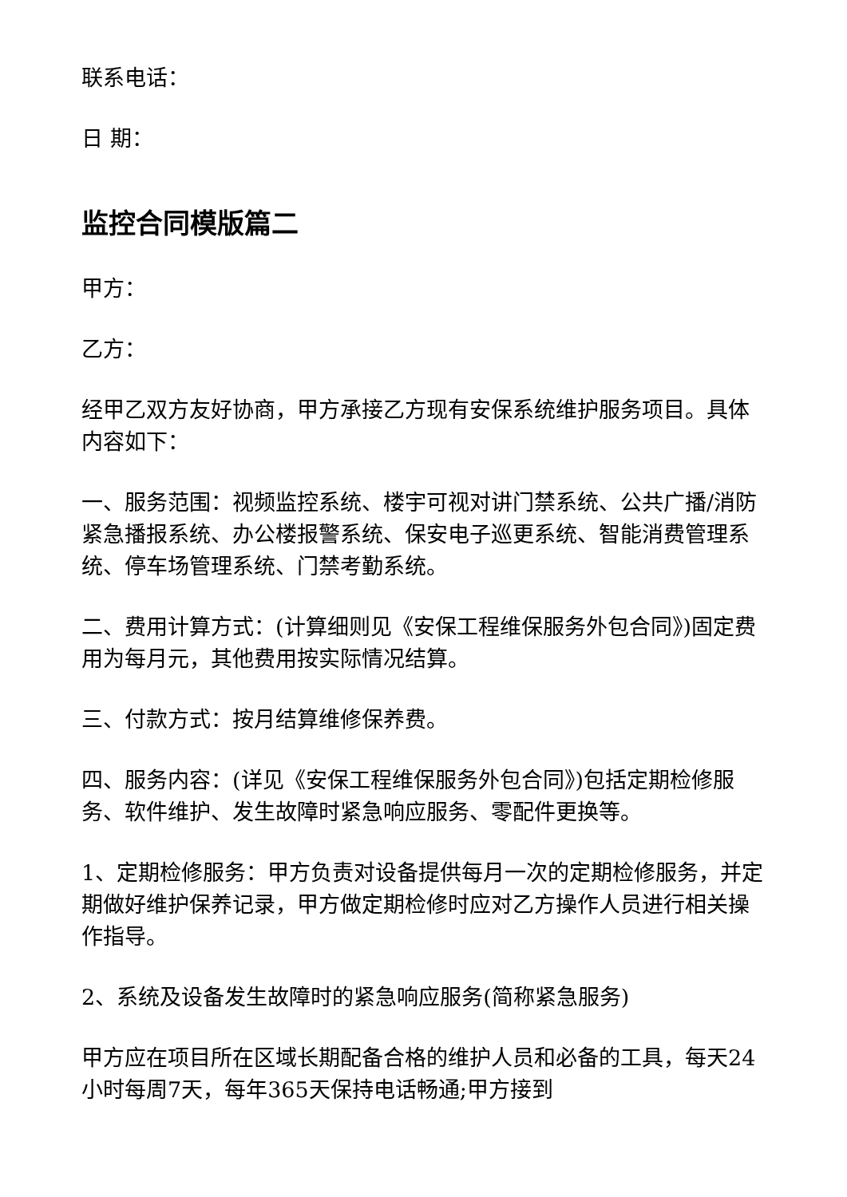联系电话：
日 期：
监控合同模版篇二
甲方：
乙方：
经甲乙双方友好协商，甲方承接乙方现有安保系统维护服务项目。具体内容如下：
一、服务范围：视频监控系统、楼宇可视对讲门禁系统、公共广播/消防紧急播报系统、办公楼报警系统、保安电子巡更系统、智能消费管理系统、停车场管理系统、门禁考勤系统。
二、费用计算方式：(计算细则见《安保工程维保服务外包合同》)固定费用为每月元，其他费用按实际情况结算。
三、付款方式：按月结算维修保养费。
四、服务内容：(详见《安保工程维保服务外包合同》)包括定期检修服务、软件维护、发生故障时紧急响应服务、零配件更换等。
1、定期检修服务：甲方负责对设备提供每月一次的定期检修服务，并定期做好维护保养记录，甲方做定期检修时应对乙方操作人员进行相关操作指导。
2、系统及设备发生故障时的紧急响应服务(简称紧急服务)
甲方应在项目所在区域长期配备合格的维护人员和必备的工具，每天24小时每周7天，每年365天保持电话畅通;甲方接到